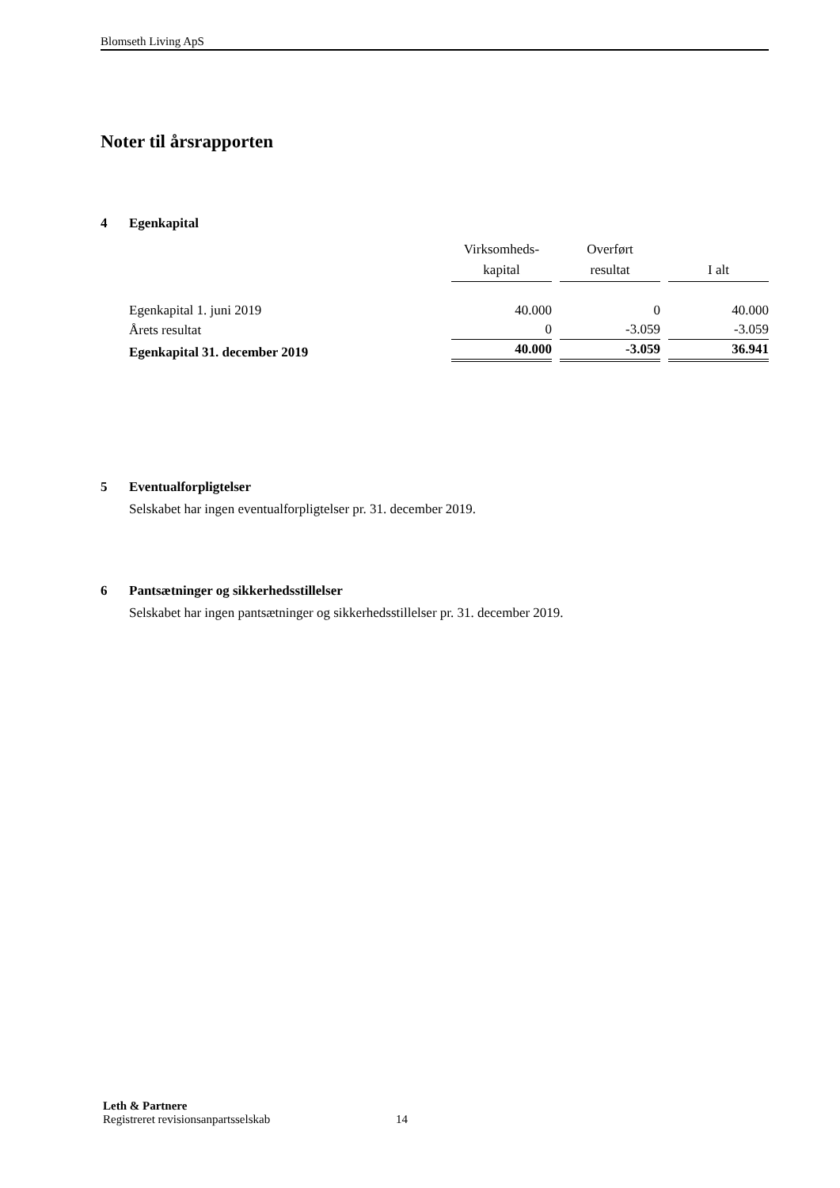Blomseth Living ApS
Noter til årsrapporten
4 Egenkapital
| | Virksomheds- kapital | Overført resultat | I alt |
| --- | --- | --- | --- |
| Egenkapital 1. juni 2019 | 40.000 | 0 | 40.000 |
| Årets resultat | 0 | -3.059 | -3.059 |
| Egenkapital 31. december 2019 | 40.000 | -3.059 | 36.941 |
5 Eventualforpligtelser
Selskabet har ingen eventualforpligtelser pr. 31. december 2019.
6 Pantsætninger og sikkerhedsstillelser
Selskabet har ingen pantsætninger og sikkerhedsstillelser pr. 31. december 2019.
Leth & Partnere
Registreret revisionsanpartsselskab 14